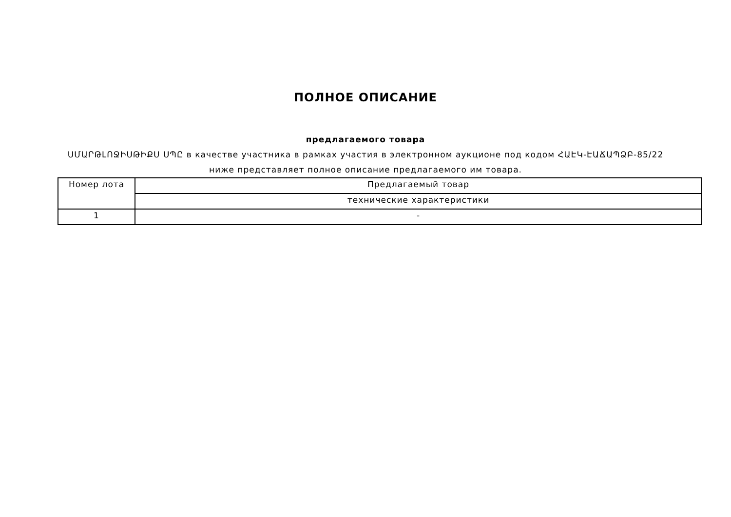ПОЛНОЕ ОПИСАНИЕ
предлагаемого товара
ՍՄԱՐԹԼՈՋԻՍԹԻՔՍ ՍՊԸ в качестве участника в рамках участия в электронном аукционе под кодом ՀԱԷԿ-ԷԱՃԱՊՁԲ-85/22 ниже представляет полное описание предлагаемого им товара.
| Номер лота | Предлагаемый товар |
| | технические характеристики |
| 1 | - |